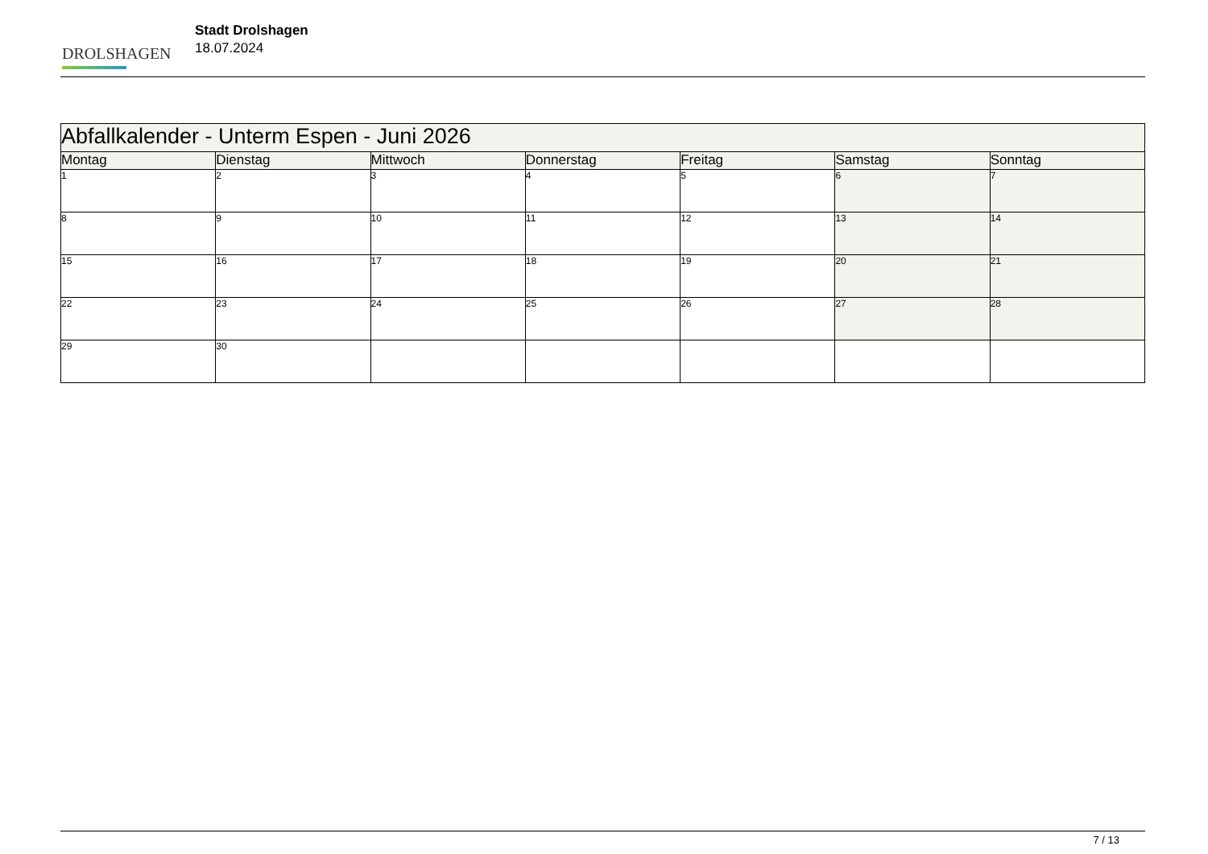DROLSHAGEN
Stadt Drolshagen
18.07.2024
| Abfallkalender - Unterm Espen - Juni 2026 | | | | | | |
| --- | --- | --- | --- | --- | --- | --- |
| Montag | Dienstag | Mittwoch | Donnerstag | Freitag | Samstag | Sonntag |
| 1 | 2 | 3 | 4 | 5 | 6 | 7 |
| 8 | 9 | 10 | 11 | 12 | 13 | 14 |
| 15 | 16 | 17 | 18 | 19 | 20 | 21 |
| 22 | 23 | 24 | 25 | 26 | 27 | 28 |
| 29 | 30 | | | | | |
7 / 13